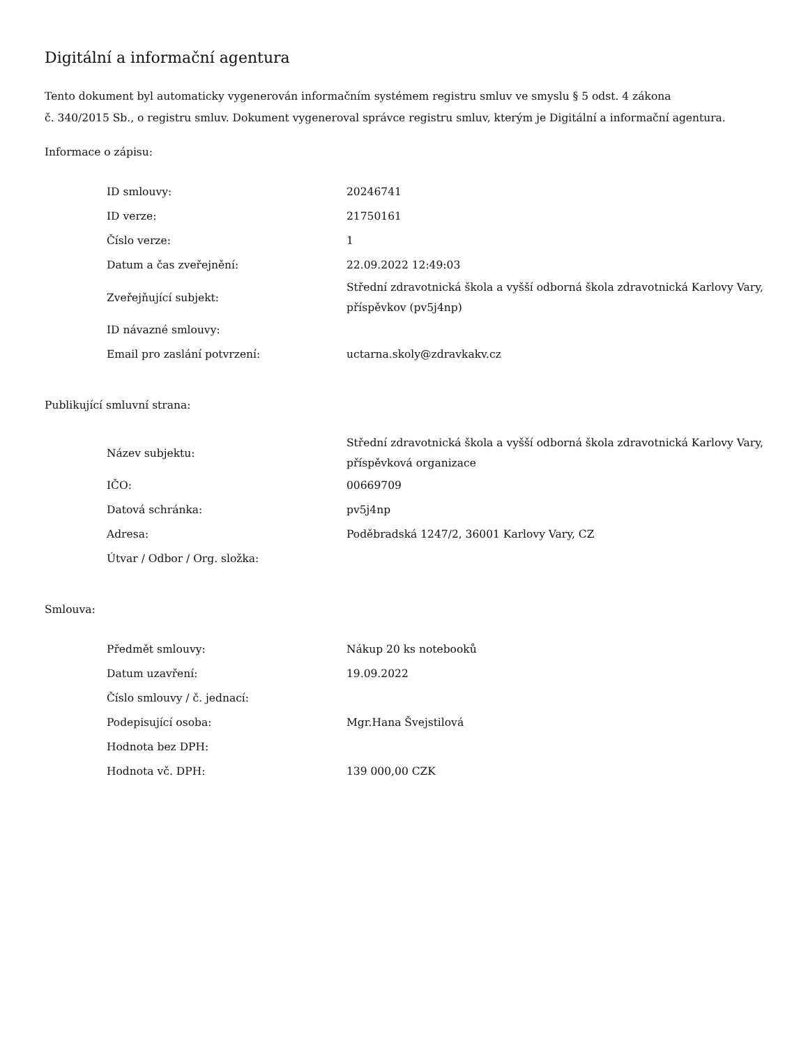Digitální a informační agentura
Tento dokument byl automaticky vygenerován informačním systémem registru smluv ve smyslu § 5 odst. 4 zákona
č. 340/2015 Sb., o registru smluv. Dokument vygeneroval správce registru smluv, kterým je Digitální a informační agentura.
Informace o zápisu:
| ID smlouvy: | 20246741 |
| ID verze: | 21750161 |
| Číslo verze: | 1 |
| Datum a čas zveřejnění: | 22.09.2022 12:49:03 |
| Zveřejňující subjekt: | Střední zdravotnická škola a vyšší odborná škola zdravotnická Karlovy Vary, příspěvkov (pv5j4np) |
| ID návazné smlouvy: | |
| Email pro zaslání potvrzení: | uctarna.skoly@zdravkakv.cz |
Publikující smluvní strana:
| Název subjektu: | Střední zdravotnická škola a vyšší odborná škola zdravotnická Karlovy Vary, příspěvková organizace |
| IČO: | 00669709 |
| Datová schránka: | pv5j4np |
| Adresa: | Poděbradská 1247/2, 36001 Karlovy Vary, CZ |
| Útvar / Odbor / Org. složka: | |
Smlouva:
| Předmět smlouvy: | Nákup 20 ks notebooků |
| Datum uzavření: | 19.09.2022 |
| Číslo smlouvy / č. jednací: | |
| Podepisující osoba: | Mgr.Hana Švejstilová |
| Hodnota bez DPH: | |
| Hodnota vč. DPH: | 139 000,00 CZK |